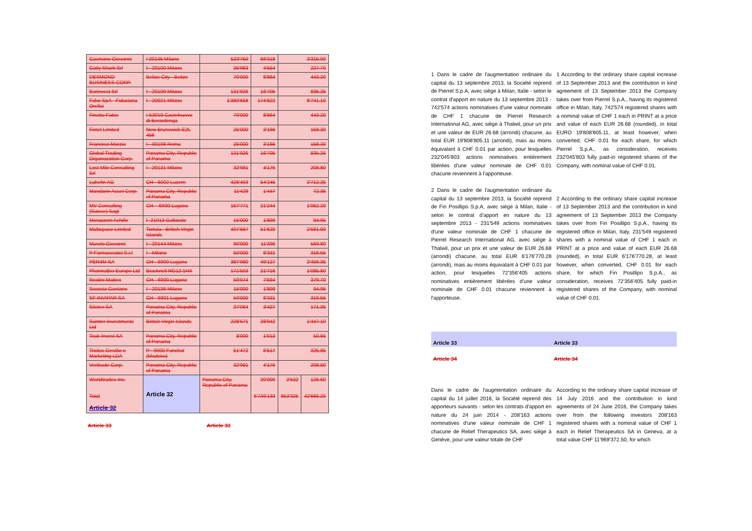| Cusmano Giovanni | I 20145 Milano | 523'750 | 66'318 | 3'315.90 | |
| Cutty Shark Srl | I - 20100 Milano | 35'963 | 4'554 | 227.70 | |
| DESMOND BUSINESS CORP. | Belize City - Belize | 70'000 | 8'864 | 443.20 | |
| Eurinvest Srl | I - 20100 Milano | 131'926 | 16'705 | 835.25 | |
| Fidor SpA - Fiduciaria Orefici | I - 20021 Milano | 1'380'658 | 174'822 | 8'741.10 | |
| Finetto Fabio | I-53019 Castelnuovo di Berardenga | 70'000 | 8'864 | 443.20 | |
| Fintel Limited | New Brunswick E2L 456 | 25'000 | 3'166 | 158.30 | |
| Francisci Marzia | I - 00198 Roma | 25'000 | 3'166 | 158.30 | |
| Global Trading Organozation Corp. | Panama City, Republic of Panama | 131'926 | 16'705 | 835.25 | |
| Last Mile Consulting Srl | I - 20131 Milano | 32'981 | 4'176 | 208.80 | |
| Lubefin AG | CH - 6002 Luzern | 428'403 | 54'245 | 2'712.25 | |
| Mandarin Asset Corp. | Panama City, Republic of Panama | 11'429 | 1'447 | 72.35 | |
| MV Consulting (Suisse) Sagl | CH – 6900 Lugano | 167'771 | 21'244 | 1'062.20 | |
| Morazzoni Achille | I- 21013 Gallarate | 15'000 | 1'899 | 94.95 | |
| Multispace Limited | Tortola - British Virgin Islands | 407'667 | 51'620 | 2'581.00 | |
| Murolo Giovanni | I - 20144 Milano | 90'000 | 11'396 | 569.80 | |
| P Farmaceutici S.r.l | I - Milano | 50'000 | 6'331 | 316.55 | |
| PER4M SA | CH - 6900 Lugano | 387'980 | 49'127 | 2'456.35 | |
| PharmaBio Europe Ltd | Bracknell RG12 1HX | 171'503 | 21'716 | 1'085.80 | |
| Realini Matteo | CH - 6900 Lugano | 59'974 | 7'594 | 379.70 | |
| Scoccia Gaetano | I - 20136 Milano | 15'000 | 1'899 | 94.95 | |
| SF INVIPAR SA | CH - 6901 Lugano | 50'000 | 6'331 | 316.55 | |
| Silotex SA | Panama City, Republic of Panama | 27'064 | 3'427 | 171.35 | |
| Sumter Investments Ltd | British Virgin Islands | 228'571 | 28'942 | 1'447.10 | |
| Touk Invest SA | Panama City, Republic of Panama | 8'000 | 1'013 | 50.65 | |
| Triolus Gestão e Marketing LDA | P - 9000 Funchal (Madeira) | 51'472 | 6'517 | 325.85 | |
| Veritrade Corp. | Panama City, Republic of Panama | 32'981 | 4'176 | 208.80 | |
| Worldtradex Inc. Total Article 32 | Article 32 | Panama City, Republic of Panama | 20'000 6'739'133 | 2'532 853'325 | 126.60 42'666.25 |
Article 33 Article 33
1 Dans le cadre de l'augmentation ordinaire du capital du 13 septembre 2013, la Société reprend de Pierrel S.p.A, avec siège à Milan, Italie - selon le contrat d'apport en nature du 13 septembre 2013 - 742'574 actions nominatives d'une valeur nominale de CHF 1 chacune de Pierrel Research International AG, avec siège à Thalwil, pour un prix et une valeur de EUR 26.68 (arrondi) chacune, au total EUR 19'808'805.11 (arrondi), mais au moins équivalant à CHF 0.01 par action, pour lesquelles 232'045'803 actions nominatives entièrement libérées d'une valeur nominale de CHF 0.01 chacune reviennent à l'apporteuse.
2 Dans le cadre de l'augmentation ordinaire du capital du 13 septembre 2013, la Société reprend de Fin Posillipo S.p.A, avec siège à Milan, Italie - selon le contrat d'apport en nature du 13 septembre 2013 - 231'549 actions nominatives d'une valeur nominale de CHF 1 chacune de Pierrel Research International AG, avec siège à Thalwil, pour un prix et une valeur de EUR 26.68 (arrondi) chacune, au total EUR 6'176'770.28 (arrondi), mais au moins équivalant à CHF 0.01 par action, pour lesquelles 72'356'405 actions nominatives entièrement libérées d'une valeur nominale de CHF 0.01 chacune reviennent à l'apporteuse.
1 According to the ordinary share capital increase of 13 September 2013 and the contribution in kind agreement of 13 September 2013 the Company takes over from Pierrel S.p.A., having its registered office in Milan, Italy, 742'574 registered shares with a nominal value of CHF 1 each in PRINT at a price and value of each EUR 26.68 (rounded), in total EURO 19'808'805.11, at least however, when converted, CHF 0.01 for each share, for which Pierrel S.p.A., as consideration, receives 232'045'803 fully paid-in registered shares of the Company, with nominal value of CHF 0.01.
2 According to the ordinary share capital increase of 13 September 2013 and the contribution in kind agreement of 13 September 2013 the Company takes over from Fin Posillipo S.p.A., having its registered office in Milan, Italy, 231'549 registered shares with a nominal value of CHF 1 each in PRINT at a price and value of each EUR 26.68 (rounded), in total EUR 6'176'770.28, at least however, when converted, CHF 0.01 for each share, for which Fin Posillipo S.p.A., as consideration, receives 72'356'405 fully paid-in registered shares of the Company, with nominal value of CHF 0.01.
Article 33 Article 33
Article 34 Article 34
Dans le cadre de l'augmentation ordinaire du capital du 14 juillet 2016, la Société reprend des apporteurs suivants - selon les contrats d'apport en nature du 24 juin 2014 - 208'163 actions nominatives d'une valeur nominale de CHF 1 chacune de Relief Therapeutics SA, avec siège à Genève, pour une valeur totale de CHF
According to the ordinary share capital increase of 14 July 2016 and the contribution in kind agreements of 24 June 2016, the Company takes over from the following investors 208'163 registered shares with a nominal value of CHF 1 each in Relief Therapeutics SA in Geneva, at a total value CHF 11'969'372.50, for which